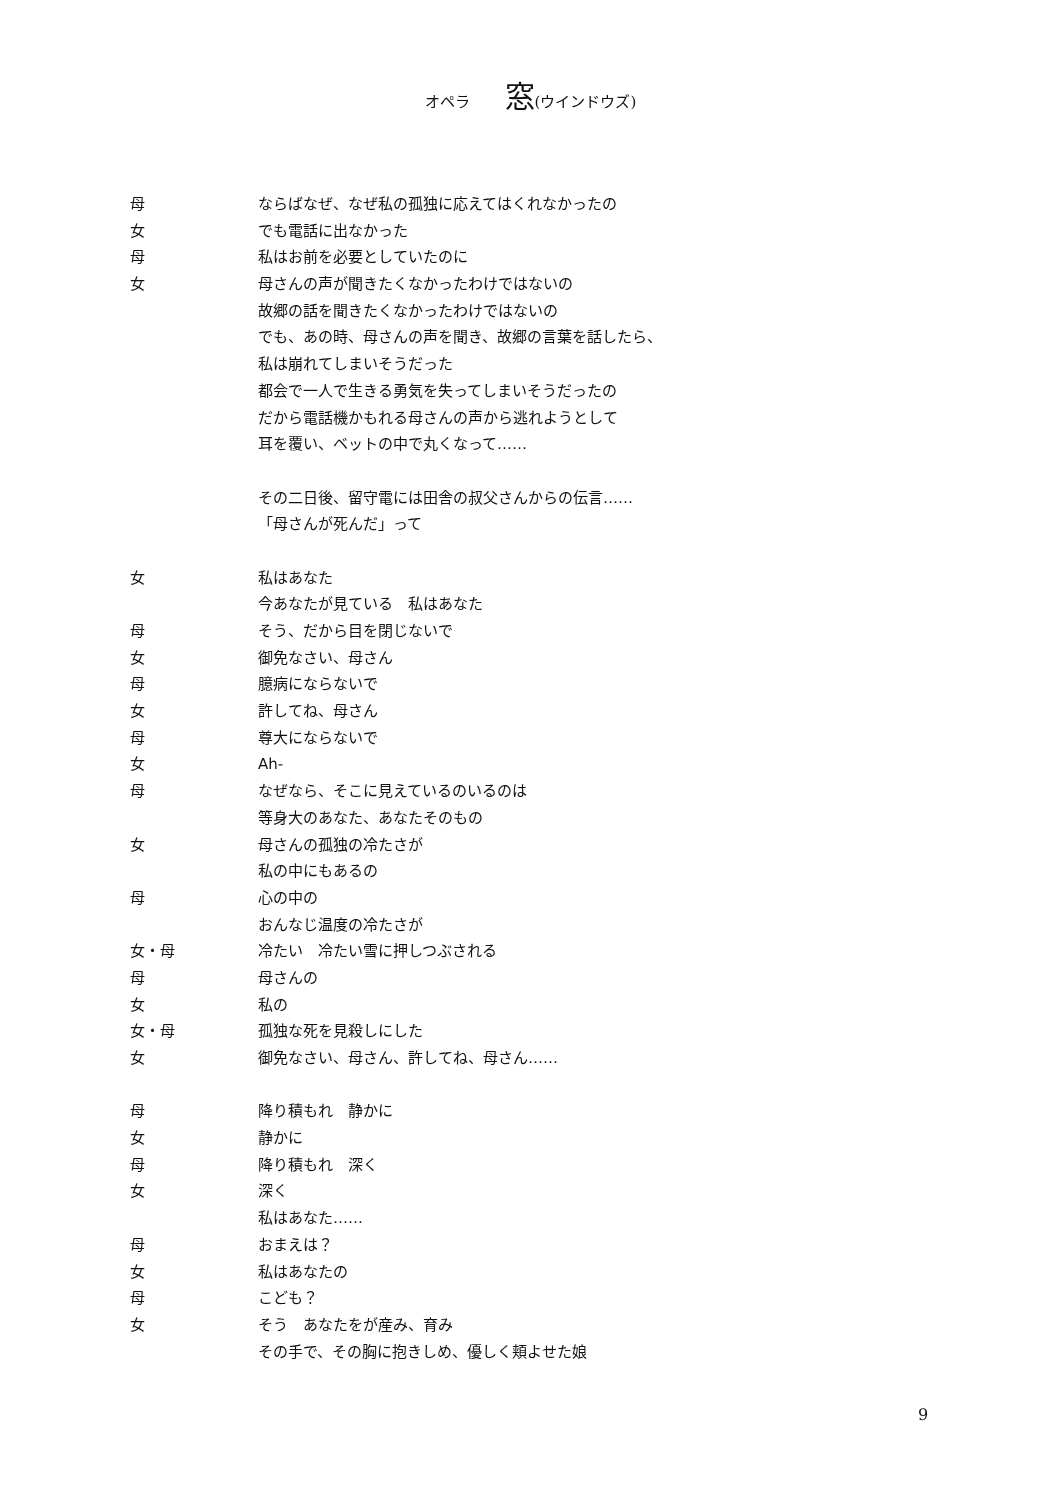オペラ 窓(ウインドウズ)
母 ならばなぜ、なぜ私の孤独に応えてはくれなかったの
女 でも電話に出なかった
母 私はお前を必要としていたのに
女 母さんの声が聞きたくなかったわけではないの
故郷の話を聞きたくなかったわけではないの
でも、あの時、母さんの声を聞き、故郷の言葉を話したら、
私は崩れてしまいそうだった
都会で一人で生きる勇気を失ってしまいそうだったの
だから電話機かもれる母さんの声から逃れようとして
耳を覆い、ベットの中で丸くなって……
その二日後、留守電には田舎の叔父さんからの伝言……
「母さんが死んだ」って
女 私はあなた
今あなたが見ている　私はあなた
母 そう、だから目を閉じないで
女 御免なさい、母さん
母 臆病にならないで
女 許してね、母さん
母 尊大にならないで
女 Ah-
母 なぜなら、そこに見えているのいるのは
等身大のあなた、あなたそのもの
女 母さんの孤独の冷たさが
私の中にもあるの
母 心の中の
おんなじ温度の冷たさが
女・母 冷たい　冷たい雪に押しつぶされる
母 母さんの
女 私の
女・母 孤独な死を見殺しにした
女 御免なさい、母さん、許してね、母さん……
母 降り積もれ　静かに
女 静かに
母 降り積もれ　深く
女 深く
私はあなた……
母 おまえは？
女 私はあなたの
母 こども？
女 そう　あなたをが産み、育み
その手で、その胸に抱きしめ、優しく頬よせた娘
9